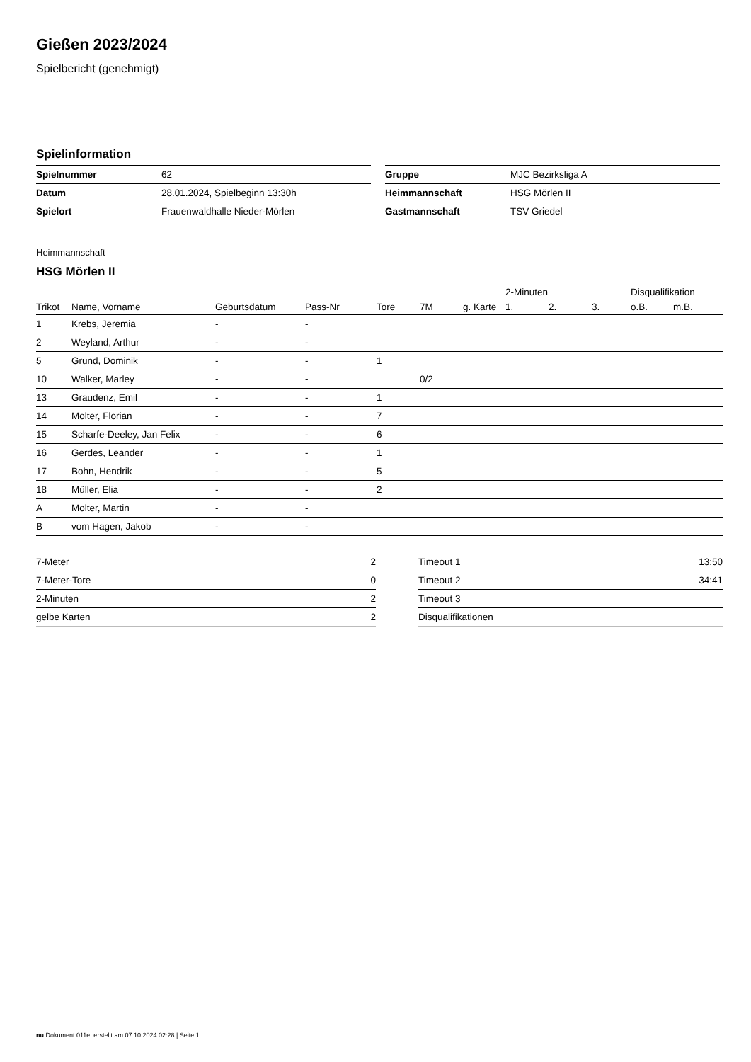Gießen 2023/2024
Spielbericht (genehmigt)
Spielinformation
| Spielnummer | 62 |
| Datum | 28.01.2024, Spielbeginn 13:30h |
| Spielort | Frauenwaldhalle Nieder-Mörlen |
| Gruppe | MJC Bezirksliga A |
| Heimmannschaft | HSG Mörlen II |
| Gastmannschaft | TSV Griedel |
Heimmannschaft
HSG Mörlen II
| | | | | | | | 2-Minuten | | | Disqualifikation | |
| --- | --- | --- | --- | --- | --- | --- | --- | --- | --- | --- | --- |
| Trikot | Name, Vorname | Geburtsdatum | Pass-Nr | Tore | 7M | g. Karte | 1. | 2. | 3. | o.B. | m.B. |
| 1 | Krebs, Jeremia | - | - | | | | | | | | |
| 2 | Weyland, Arthur | - | - | | | | | | | | |
| 5 | Grund, Dominik | - | - | 1 | | | | | | | |
| 10 | Walker, Marley | - | - | | 0/2 | | | | | | |
| 13 | Graudenz, Emil | - | - | 1 | | | | | | | |
| 14 | Molter, Florian | - | - | 7 | | | | | | | |
| 15 | Scharfe-Deeley, Jan Felix | - | - | 6 | | | | | | | |
| 16 | Gerdes, Leander | - | - | 1 | | | | | | | |
| 17 | Bohn, Hendrik | - | - | 5 | | | | | | | |
| 18 | Müller, Elia | - | - | 2 | | | | | | | |
| A | Molter, Martin | - | - | | | | | | | | |
| B | vom Hagen, Jakob | - | - | | | | | | | | |
| 7-Meter | 2 |
| 7-Meter-Tore | 0 |
| 2-Minuten | 2 |
| gelbe Karten | 2 |
| Timeout 1 | 13:50 |
| Timeout 2 | 34:41 |
| Timeout 3 | |
| Disqualifikationen | |
nu.Dokument 011e, erstellt am 07.10.2024 02:28 | Seite 1